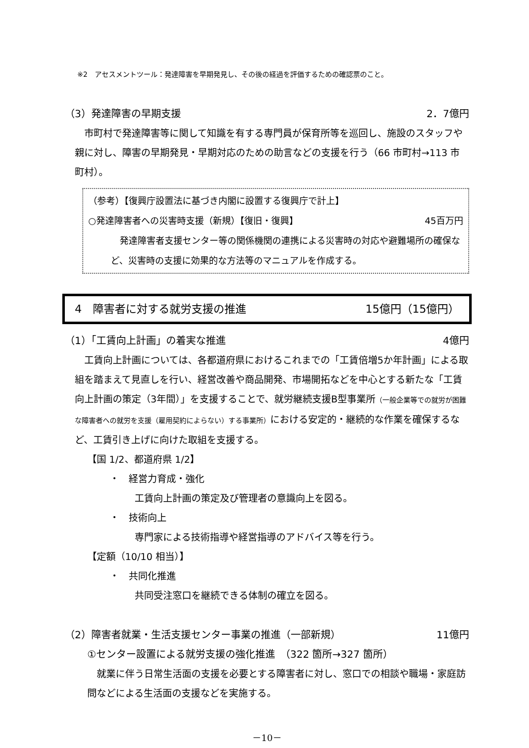※2　アセスメントツール：発達障害を早期発見し、その後の経過を評価するための確認票のこと。
（3）発達障害の早期支援 2．7億円
市町村で発達障害等に関して知識を有する専門員が保育所等を巡回し、施設のスタッフや親に対し、障害の早期発見・早期対応のための助言などの支援を行う（66 市町村→113 市町村）。
（参考）【復興庁設置法に基づき内閣に設置する復興庁で計上】
○発達障害者への災害時支援（新規）【復旧・復興】 45百万円
発達障害者支援センター等の関係機関の連携による災害時の対応や避難場所の確保など、災害時の支援に効果的な方法等のマニュアルを作成する。
4　障害者に対する就労支援の推進 15億円（15億円）
（1）「工賃向上計画」の着実な推進 4億円
工賃向上計画については、各都道府県におけるこれまでの「工賃倍増5か年計画」による取組を踏まえて見直しを行い、経営改善や商品開発、市場開拓などを中心とする新たな「工賃向上計画の策定（3年間）」を支援することで、就労継続支援B型事業所（一般企業等での就労が困難な障害者への就労を支援（雇用契約によらない）する事業所）における安定的・継続的な作業を確保するなど、工賃引き上げに向けた取組を支援する。
【国 1/2、都道府県 1/2】
・　経営力育成・強化
工賃向上計画の策定及び管理者の意識向上を図る。
・　技術向上
専門家による技術指導や経営指導のアドバイス等を行う。
【定額（10/10 相当）】
・　共同化推進
共同受注窓口を継続できる体制の確立を図る。
（2）障害者就業・生活支援センター事業の推進（一部新規） 11億円
①センター設置による就労支援の強化推進　（322 箇所→327 箇所）
就業に伴う日常生活面の支援を必要とする障害者に対し、窓口での相談や職場・家庭訪問などによる生活面の支援などを実施する。
－10－